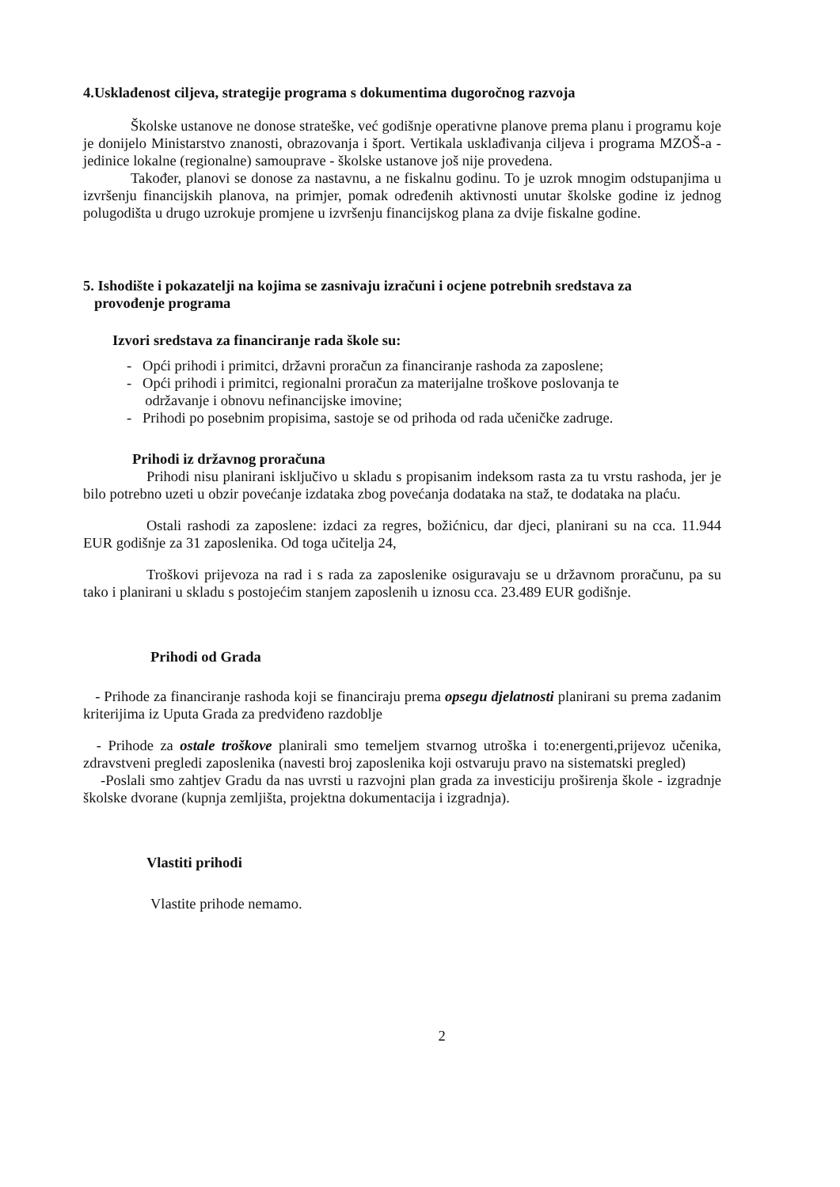4.Usklađenost ciljeva, strategije programa s dokumentima dugoročnog razvoja
Školske ustanove ne donose strateške, već godišnje operativne planove prema planu i programu koje je donijelo Ministarstvo znanosti, obrazovanja i šport. Vertikala usklađivanja ciljeva i programa MZOŠ-a - jedinice lokalne (regionalne) samouprave - školske ustanove još nije provedena.
Također, planovi se donose za nastavnu, a ne fiskalnu godinu. To je uzrok mnogim odstupanjima u izvršenju financijskih planova, na primjer, pomak određenih aktivnosti unutar školske godine iz jednog polugodišta u drugo uzrokuje promjene u izvršenju financijskog plana za dvije fiskalne godine.
5. Ishodište i pokazatelji na kojima se zasnivaju izračuni i ocjene potrebnih sredstava za
provođenje programa
Izvori sredstava za financiranje rada škole su:
- Opći prihodi i primitci, državni proračun za financiranje rashoda za zaposlene;
- Opći prihodi i primitci, regionalni proračun za materijalne troškove poslovanja te
održavanje i obnovu nefinancijske imovine;
- Prihodi po posebnim propisima, sastoje se od prihoda od rada učeničke zadruge.
Prihodi iz državnog proračuna
Prihodi nisu planirani isključivo u skladu s propisanim indeksom rasta za tu vrstu rashoda, jer je bilo potrebno uzeti u obzir povećanje izdataka zbog povećanja dodataka na staž, te dodataka na plaću.
Ostali rashodi za zaposlene: izdaci za regres, božićnicu, dar djeci, planirani su na cca. 11.944 EUR godišnje za 31 zaposlenika. Od toga učitelja 24,
Troškovi prijevoza na rad i s rada za zaposlenike osiguravaju se u državnom proračunu, pa su tako i planirani u skladu s postojećim stanjem zaposlenih u iznosu cca. 23.489 EUR godišnje.
Prihodi od Grada
- Prihode za financiranje rashoda koji se financiraju prema opsegu djelatnosti planirani su prema zadanim kriterijima iz Uputa Grada za predviđeno razdoblje
- Prihode za ostale troškove planirali smo temeljem stvarnog utroška i to:energenti,prijevoz učenika, zdravstveni pregledi zaposlenika (navesti broj zaposlenika koji ostvaruju pravo na sistematski pregled)
-Poslali smo zahtjev Gradu da nas uvrsti u razvojni plan grada za investiciju proširenja škole - izgradnje školske dvorane (kupnja zemljišta, projektna dokumentacija i izgradnja).
Vlastiti prihodi
Vlastite prihode nemamo.
2